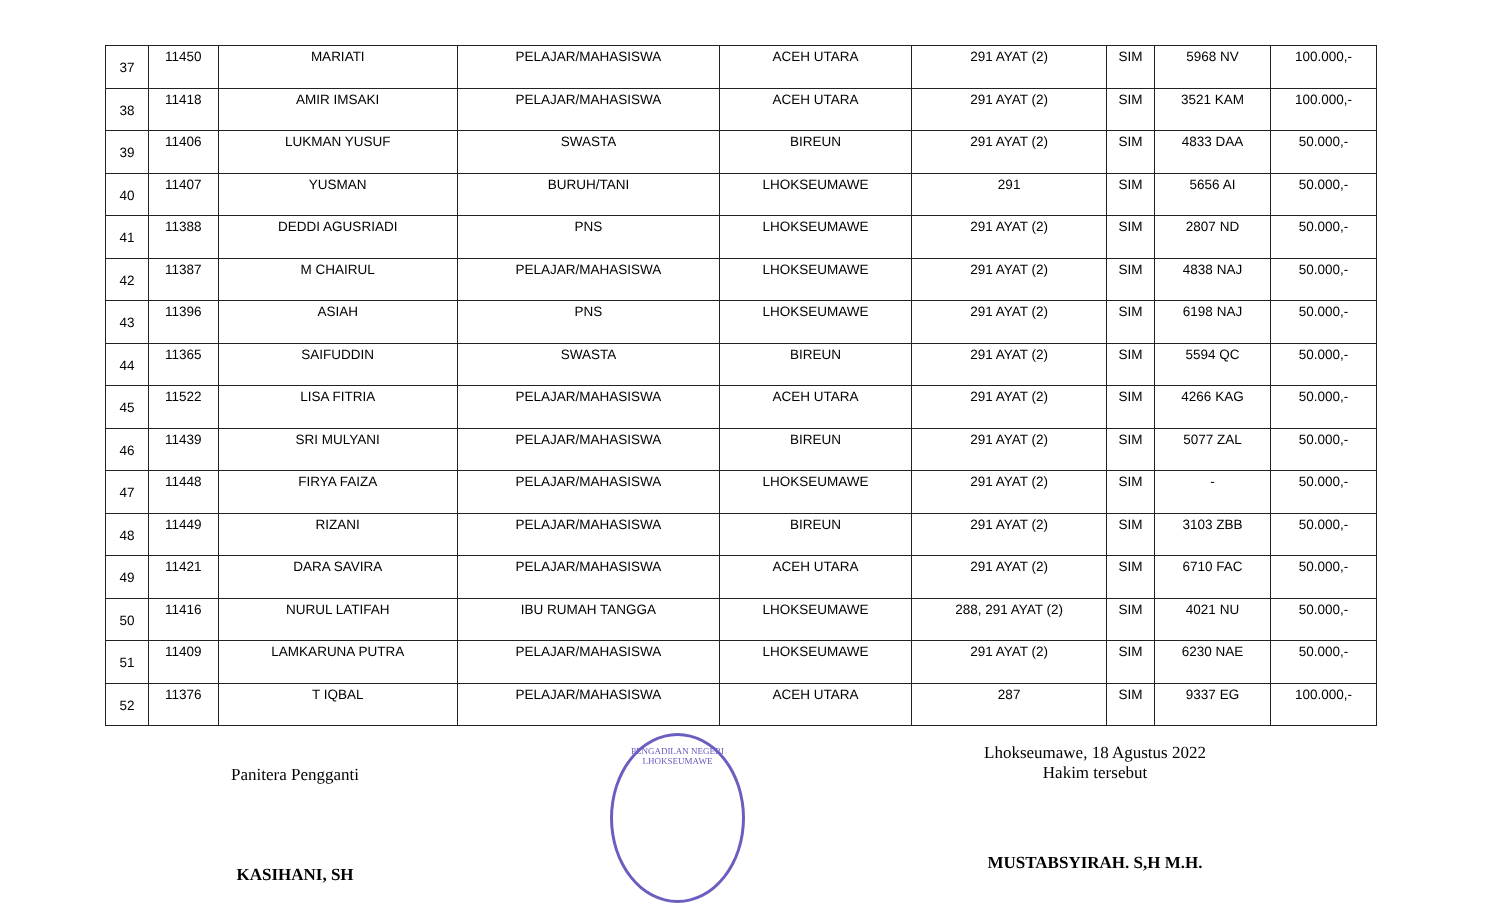| 37 | 11450 | MARIATI | PELAJAR/MAHASISWA | ACEH UTARA | 291 AYAT (2) | SIM | 5968 NV | 100.000,- |
| 38 | 11418 | AMIR IMSAKI | PELAJAR/MAHASISWA | ACEH UTARA | 291 AYAT (2) | SIM | 3521 KAM | 100.000,- |
| 39 | 11406 | LUKMAN YUSUF | SWASTA | BIREUN | 291 AYAT (2) | SIM | 4833 DAA | 50.000,- |
| 40 | 11407 | YUSMAN | BURUH/TANI | LHOKSEUMAWE | 291 | SIM | 5656 AI | 50.000,- |
| 41 | 11388 | DEDDI AGUSRIADI | PNS | LHOKSEUMAWE | 291 AYAT (2) | SIM | 2807 ND | 50.000,- |
| 42 | 11387 | M CHAIRUL | PELAJAR/MAHASISWA | LHOKSEUMAWE | 291 AYAT (2) | SIM | 4838 NAJ | 50.000,- |
| 43 | 11396 | ASIAH | PNS | LHOKSEUMAWE | 291 AYAT (2) | SIM | 6198 NAJ | 50.000,- |
| 44 | 11365 | SAIFUDDIN | SWASTA | BIREUN | 291 AYAT (2) | SIM | 5594 QC | 50.000,- |
| 45 | 11522 | LISA FITRIA | PELAJAR/MAHASISWA | ACEH UTARA | 291 AYAT (2) | SIM | 4266 KAG | 50.000,- |
| 46 | 11439 | SRI MULYANI | PELAJAR/MAHASISWA | BIREUN | 291 AYAT (2) | SIM | 5077 ZAL | 50.000,- |
| 47 | 11448 | FIRYA FAIZA | PELAJAR/MAHASISWA | LHOKSEUMAWE | 291 AYAT (2) | SIM | - | 50.000,- |
| 48 | 11449 | RIZANI | PELAJAR/MAHASISWA | BIREUN | 291 AYAT (2) | SIM | 3103 ZBB | 50.000,- |
| 49 | 11421 | DARA SAVIRA | PELAJAR/MAHASISWA | ACEH UTARA | 291 AYAT (2) | SIM | 6710 FAC | 50.000,- |
| 50 | 11416 | NURUL LATIFAH | IBU RUMAH TANGGA | LHOKSEUMAWE | 288, 291 AYAT (2) | SIM | 4021 NU | 50.000,- |
| 51 | 11409 | LAMKARUNA PUTRA | PELAJAR/MAHASISWA | LHOKSEUMAWE | 291 AYAT (2) | SIM | 6230 NAE | 50.000,- |
| 52 | 11376 | T IQBAL | PELAJAR/MAHASISWA | ACEH UTARA | 287 | SIM | 9337 EG | 100.000,- |
Panitera Pengganti
KASIHANI, SH
PENGADILAN NEGERI LHOKSEUMAWE
Lhokseumawe, 18 Agustus 2022
Hakim tersebut
MUSTABSYIRAH. S,H M.H.